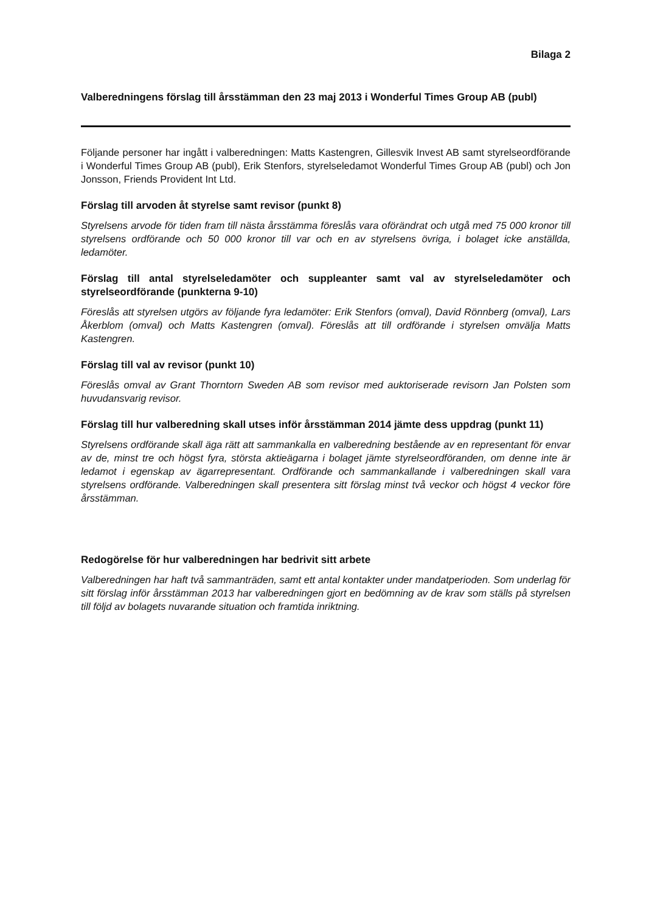Bilaga 2
Valberedningens förslag till årsstämman den 23 maj 2013 i Wonderful Times Group AB (publ)
Följande personer har ingått i valberedningen: Matts Kastengren, Gillesvik Invest AB samt styrelseordförande i Wonderful Times Group AB (publ), Erik Stenfors, styrelseledamot Wonderful Times Group AB (publ) och Jon Jonsson, Friends Provident Int Ltd.
Förslag till arvoden åt styrelse samt revisor (punkt 8)
Styrelsens arvode för tiden fram till nästa årsstämma föreslås vara oförändrat och utgå med 75 000 kronor till styrelsens ordförande och 50 000 kronor till var och en av styrelsens övriga, i bolaget icke anställda, ledamöter.
Förslag till antal styrelseledamöter och suppleanter samt val av styrelseledamöter och styrelseordförande (punkterna 9-10)
Föreslås att styrelsen utgörs av följande fyra ledamöter: Erik Stenfors (omval), David Rönnberg (omval), Lars Åkerblom (omval) och Matts Kastengren (omval). Föreslås att till ordförande i styrelsen omvälja Matts Kastengren.
Förslag till val av revisor (punkt 10)
Föreslås omval av Grant Thorntorn Sweden AB som revisor med auktoriserade revisorn Jan Polsten som huvudansvarig revisor.
Förslag till hur valberedning skall utses inför årsstämman 2014 jämte dess uppdrag (punkt 11)
Styrelsens ordförande skall äga rätt att sammankalla en valberedning bestående av en representant för envar av de, minst tre och högst fyra, största aktieägarna i bolaget jämte styrelseordföranden, om denne inte är ledamot i egenskap av ägarrepresentant. Ordförande och sammankallande i valberedningen skall vara styrelsens ordförande. Valberedningen skall presentera sitt förslag minst två veckor och högst 4 veckor före årsstämman.
Redogörelse för hur valberedningen har bedrivit sitt arbete
Valberedningen har haft två sammanträden, samt ett antal kontakter under mandatperioden. Som underlag för sitt förslag inför årsstämman 2013 har valberedningen gjort en bedömning av de krav som ställs på styrelsen till följd av bolagets nuvarande situation och framtida inriktning.